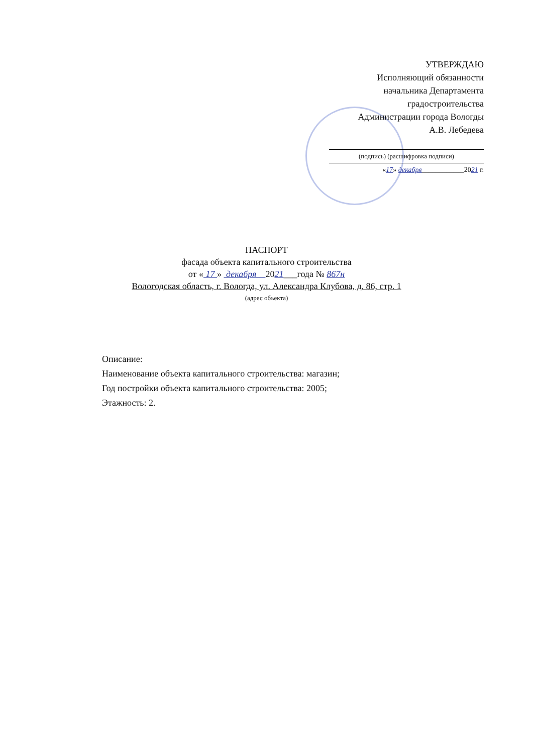УТВЕРЖДАЮ
Исполняющий обязанности
начальника Департамента
градостроительства
Администрации города Вологды
А.В. Лебедева
(подпись) (расшифровка подписи)
«17» декабря____________2021 г.
ПАСПОРТ
фасада объекта капитального строительства
от « 17 » декабря 2021___года № 867н
Вологодская область, г. Вологда, ул. Александра Клубова, д. 86, стр. 1
(адрес объекта)
Описание:
Наименование объекта капитального строительства: магазин;
Год постройки объекта капитального строительства: 2005;
Этажность: 2.